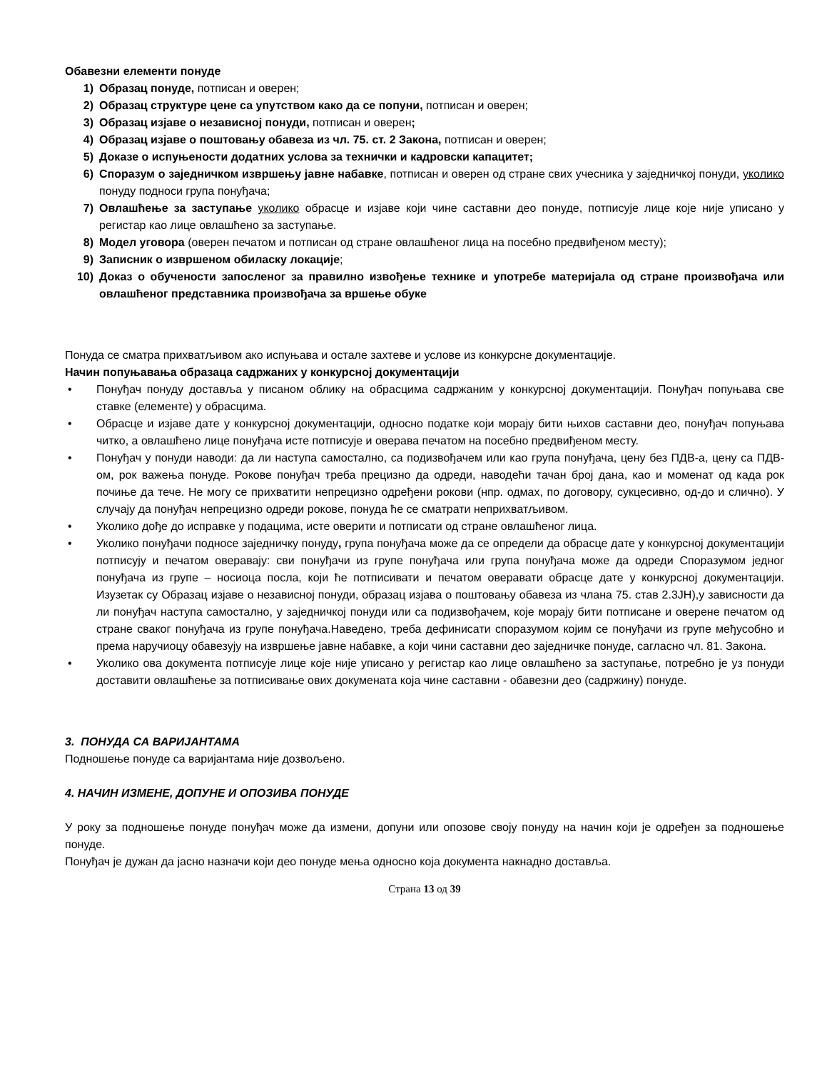Обавезни елементи понуде
1) Образац понуде, потписан и оверен;
2) Образац структуре цене са упутством како да се попуни, потписан и оверен;
3) Образац изјаве о независној понуди, потписан и оверен;
4) Образац изјаве о поштовању обавеза из чл. 75. ст. 2 Закона, потписан и оверен;
5) Доказе о испуњености додатних услова за технички и кадровски капацитет;
6) Споразум о заједничком извршењу јавне набавке, потписан и оверен од стране свих учесника у заједничкој понуди, уколико понуду подноси група понуђача;
7) Овлашћење за заступање уколико обрасце и изјаве који чине саставни део понуде, потписује лице које није уписано у регистар као лице овлашћено за заступање.
8) Модел уговора (оверен печатом и потписан од стране овлашћеног лица на посебно предвиђеном месту);
9) Записник о извршеном обиласку локације;
10) Доказ о обучености запосленог за правилно извођење технике и употребе материјала од стране произвођача или овлашћеног представника произвођача за вршење обуке
Понуда се сматра прихватљивом ако испуњава и остале захтеве и услове из конкурсне документације.
Начин попуњавања образаца садржаних у конкурсној документацији
• Понуђач понуду доставља у писаном облику на обрасцима садржаним у конкурсној документацији. Понуђач попуњава све ставке (елементе) у обрасцима.
• Обрасце и изјаве дате у конкурсној документацији, односно податке који морају бити њихов саставни део, понуђач попуњава читко, а овлашћено лице понуђача исте потписује и оверава печатом на посебно предвиђеном месту.
• Понуђач у понуди наводи: да ли наступа самостално, са подизвођачем или као група понуђача, цену без ПДВ-а, цену са ПДВ-ом, рок важења понуде. Рокове понуђач треба прецизно да одреди, наводећи тачан број дана, као и моменат од када рок почиње да тече. Не могу се прихватити непрецизно одређени рокови (нпр. одмах, по договору, сукцесивно, од-до и слично). У случају да понуђач непрецизно одреди рокове, понуда ће се сматрати неприхватљивом.
• Уколико дође до исправке у подацима, исте оверити и потписати од стране овлашћеног лица.
• Уколико понуђачи подносе заједничку понуду, група понуђача може да се определи да обрасце дате у конкурсној документацији потписују и печатом оверавају: сви понуђачи из групе понуђача или група понуђача може да одреди Споразумом једног понуђача из групе – носиоца посла, који ће потписивати и печатом оверавати обрасце дате у конкурсној документацији. Изузетак су Образац изјаве о независној понуди, образац изјава о поштовању обавеза из члана 75. став 2.3ЈН),у зависности да ли понуђач наступа самостално, у заједничкој понуди или са подизвођачем, које морају бити потписане и оверене печатом од стране сваког понуђача из групе понуђача.Наведено, треба дефинисати споразумом којим се понуђачи из групе међусобно и према наручиоцу обавезују на извршење јавне набавке, а који чини саставни део заједничке понуде, сагласно чл. 81. Закона.
• Уколико ова документа потписује лице које није уписано у регистар као лице овлашћено за заступање, потребно је уз понуди доставити овлашћење за потписивање ових докумената која чине саставни - обавезни део (садржину) понуде.
3. ПОНУДА СА ВАРИЈАНТАМА
Подношење понуде са варијантама није дозвољено.
4. НАЧИН ИЗМЕНЕ, ДОПУНЕ И ОПОЗИВА ПОНУДЕ
У року за подношење понуде понуђач може да измени, допуни или опозове своју понуду на начин који је одређен за подношење понуде.
Понуђач је дужан да јасно назначи који део понуде мења односно која документа накнадно доставља.
Страна 13 од 39